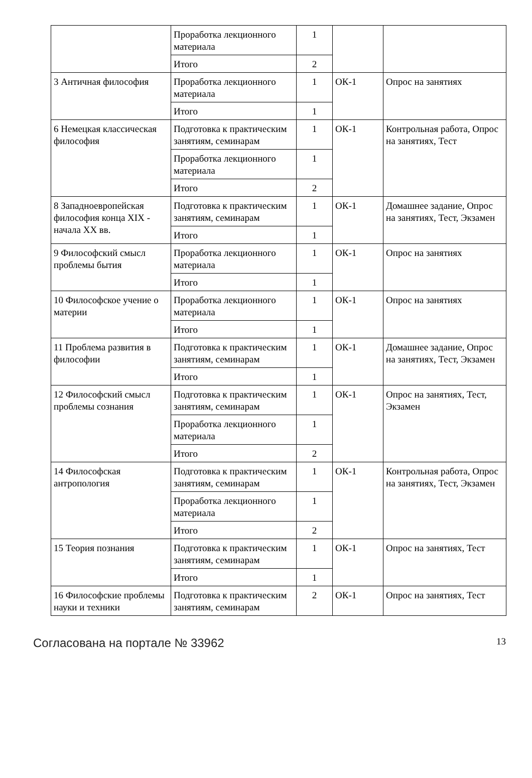| | Проработка лекционного материала | 1 | | |
| | Итого | 2 | | |
| 3 Античная философия | Проработка лекционного материала | 1 | ОК-1 | Опрос на занятиях |
| | Итого | 1 | | |
| 6 Немецкая классическая философия | Подготовка к практическим занятиям, семинарам | 1 | ОК-1 | Контрольная работа, Опрос на занятиях, Тест |
| | Проработка лекционного материала | 1 | | |
| | Итого | 2 | | |
| 8 Западноевропейская философия конца XIX - начала XX вв. | Подготовка к практическим занятиям, семинарам | 1 | ОК-1 | Домашнее задание, Опрос на занятиях, Тест, Экзамен |
| | Итого | 1 | | |
| 9 Философский смысл проблемы бытия | Проработка лекционного материала | 1 | ОК-1 | Опрос на занятиях |
| | Итого | 1 | | |
| 10 Философское учение о материи | Проработка лекционного материала | 1 | ОК-1 | Опрос на занятиях |
| | Итого | 1 | | |
| 11 Проблема развития в философии | Подготовка к практическим занятиям, семинарам | 1 | ОК-1 | Домашнее задание, Опрос на занятиях, Тест, Экзамен |
| | Итого | 1 | | |
| 12 Философский смысл проблемы сознания | Подготовка к практическим занятиям, семинарам | 1 | ОК-1 | Опрос на занятиях, Тест, Экзамен |
| | Проработка лекционного материала | 1 | | |
| | Итого | 2 | | |
| 14 Философская антропология | Подготовка к практическим занятиям, семинарам | 1 | ОК-1 | Контрольная работа, Опрос на занятиях, Тест, Экзамен |
| | Проработка лекционного материала | 1 | | |
| | Итого | 2 | | |
| 15 Теория познания | Подготовка к практическим занятиям, семинарам | 1 | ОК-1 | Опрос на занятиях, Тест |
| | Итого | 1 | | |
| 16 Философские проблемы науки и техники | Подготовка к практическим занятиям, семинарам | 2 | ОК-1 | Опрос на занятиях, Тест |
Согласована на портале № 33962 13